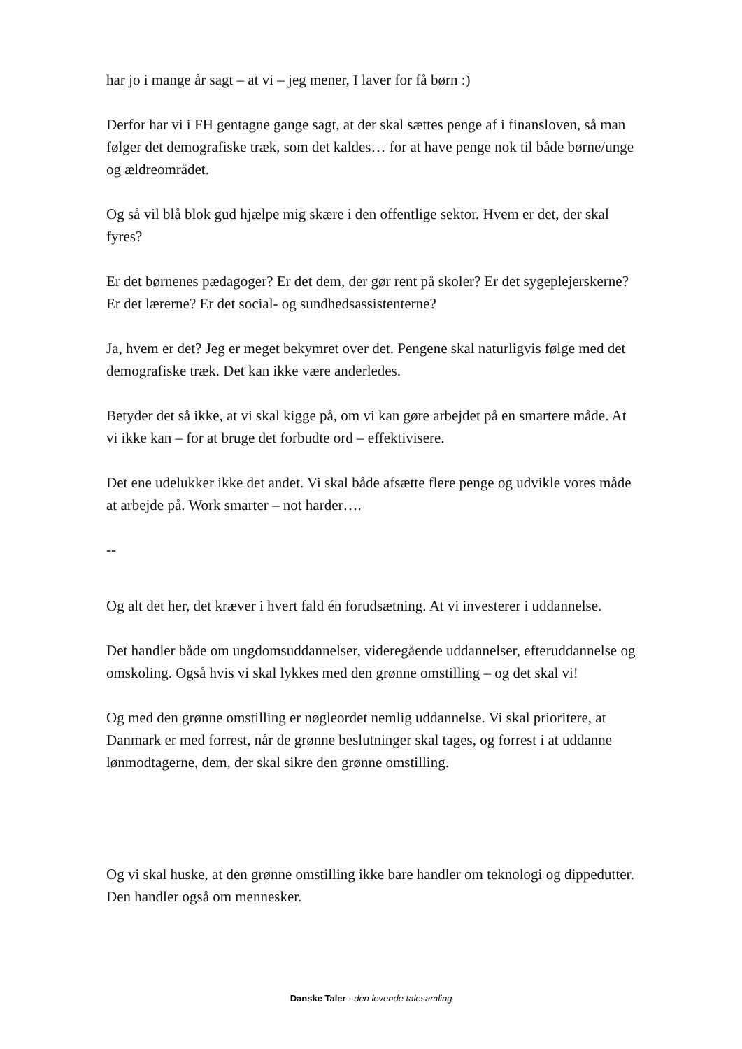har jo i mange år sagt – at vi – jeg mener, I laver for få børn :)
Derfor har vi i FH gentagne gange sagt, at der skal sættes penge af i finansloven, så man følger det demografiske træk, som det kaldes… for at have penge nok til både børne/unge og ældreområdet.
Og så vil blå blok gud hjælpe mig skære i den offentlige sektor. Hvem er det, der skal fyres?
Er det børnenes pædagoger? Er det dem, der gør rent på skoler? Er det sygeplejerskerne? Er det lærerne? Er det social- og sundhedsassistenterne?
Ja, hvem er det? Jeg er meget bekymret over det. Pengene skal naturligvis følge med det demografiske træk. Det kan ikke være anderledes.
Betyder det så ikke, at vi skal kigge på, om vi kan gøre arbejdet på en smartere måde. At vi ikke kan – for at bruge det forbudte ord – effektivisere.
Det ene udelukker ikke det andet. Vi skal både afsætte flere penge og udvikle vores måde at arbejde på. Work smarter – not harder….
--
Og alt det her, det kræver i hvert fald én forudsætning. At vi investerer i uddannelse.
Det handler både om ungdomsuddannelser, videregående uddannelser, efteruddannelse og omskoling. Også hvis vi skal lykkes med den grønne omstilling – og det skal vi!
Og med den grønne omstilling er nøgleordet nemlig uddannelse. Vi skal prioritere, at Danmark er med forrest, når de grønne beslutninger skal tages, og forrest i at uddanne lønmodtagerne, dem, der skal sikre den grønne omstilling.
Og vi skal huske, at den grønne omstilling ikke bare handler om teknologi og dippedutter. Den handler også om mennesker.
Danske Taler - den levende talesamling